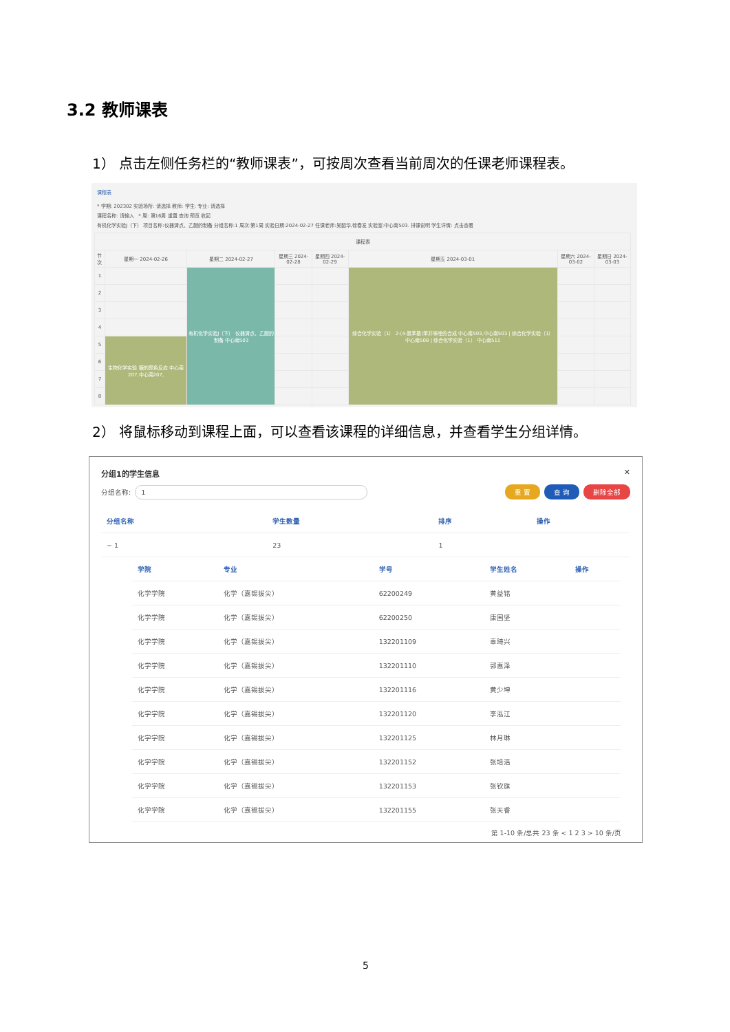3.2 教师课表
1） 点击左侧任务栏的“教师课表”，可按周次查看当前周次的任课老师课程表。
课程表
* 学期: 202302 实验场所: 请选择 教师: 学生: 专业: 请选择
课程名称: 请输入 * 周: 第16周 重置 查询 预览 收起
有机化学实验J（下） 项目名称:仪器清点、乙醚的制备 分组名称:1 周次:第1周 实验日期:2024-02-27 任课老师:吴韶华,徐春发 实验室:中心南503. 排课说明 学生详情: 点击查看
| 课程表 | | | | | | | |
| --- | --- | --- | --- | --- | --- | --- | --- |
| 节次 | 星期一 2024-02-26 | 星期二 2024-02-27 | 星期三 2024-02-28 | 星期四 2024-02-29 | 星期五 2024-03-01 | 星期六 2024-03-02 | 星期日 2024-03-03 |
| 1 | | 有机化学实验J（下） 仪器清点、乙醚的制备 中心南503 | | | 综合化学实验（1） 2-(4-氯苯基)苯并咪唑的合成 中心南503,中心南503 / 综合化学实验（1） 中心南508 / 综合化学实验（1） 中心南511 | | |
| 2 | | | | | | | |
| 3 | | | | | | | |
| 4 | | | | | | | |
| 5 | 生物化学实验 糖的颜色反应 中心南207,中心南207, | | | | | | |
| 6 | | | | | | | |
| 7 | | | | | | | |
| 8 | | | | | | | |
2） 将鼠标移动到课程上面，可以查看该课程的详细信息，并查看学生分组详情。
分组1的学生信息 ✕
分组名称: 1 重 置 查 询 删除全部
| 分组名称 | 学生数量 | 排序 | 操作 |
| --- | --- | --- | --- |
| − 1 | 23 | 1 | |
| 学院 | 专业 | 学号 | 学生姓名 | 操作 |
| --- | --- | --- | --- | --- |
| 化学学院 | 化学（嘉锡拔尖） | 62200249 | 黄益铭 | |
| 化学学院 | 化学（嘉锡拔尖） | 62200250 | 康国坚 | |
| 化学学院 | 化学（嘉锡拔尖） | 132201109 | 辜琦兴 | |
| 化学学院 | 化学（嘉锡拔尖） | 132201110 | 郭惠泽 | |
| 化学学院 | 化学（嘉锡拔尖） | 132201116 | 黄少坤 | |
| 化学学院 | 化学（嘉锡拔尖） | 132201120 | 李泓江 | |
| 化学学院 | 化学（嘉锡拔尖） | 132201125 | 林月琳 | |
| 化学学院 | 化学（嘉锡拔尖） | 132201152 | 张培浩 | |
| 化学学院 | 化学（嘉锡拔尖） | 132201153 | 张钦旗 | |
| 化学学院 | 化学（嘉锡拔尖） | 132201155 | 张天睿 | |
第 1-10 条/总共 23 条 < 1 2 3 > 10 条/页
5